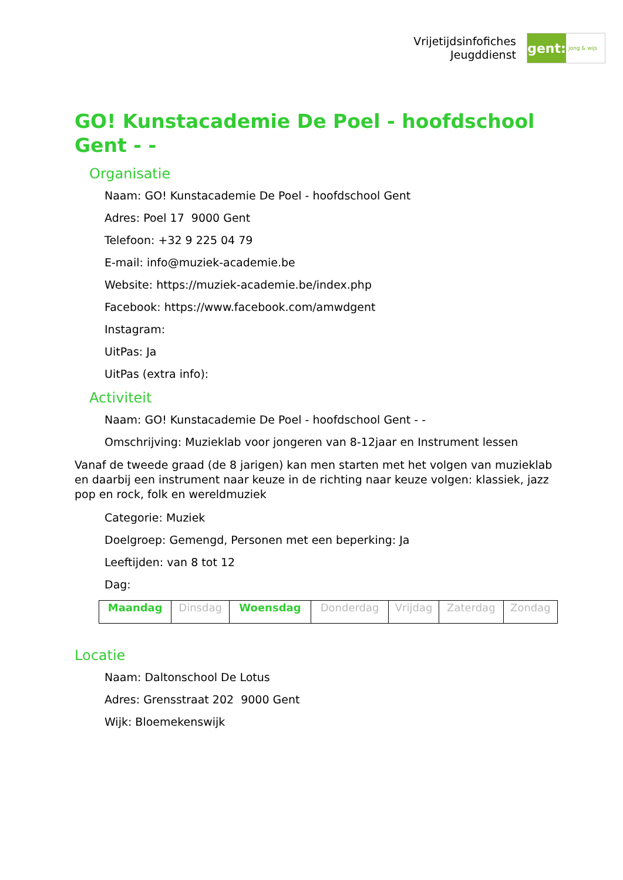Vrijetijdsinfofiches
Jeugddienst
gent:
jong & wijs
GO! Kunstacademie De Poel - hoofdschool Gent - -
Organisatie
Naam: GO! Kunstacademie De Poel - hoofdschool Gent
Adres: Poel 17 9000 Gent
Telefoon: +32 9 225 04 79
E-mail: info@muziek-academie.be
Website: https://muziek-academie.be/index.php
Facebook: https://www.facebook.com/amwdgent
Instagram:
UitPas: Ja
UitPas (extra info):
Activiteit
Naam: GO! Kunstacademie De Poel - hoofdschool Gent - -
Omschrijving: Muzieklab voor jongeren van 8-12jaar en Instrument lessen
Vanaf de tweede graad (de 8 jarigen) kan men starten met het volgen van muzieklab en daarbij een instrument naar keuze in de richting naar keuze volgen: klassiek, jazz pop en rock, folk en wereldmuziek
Categorie: Muziek
Doelgroep: Gemengd, Personen met een beperking: Ja
Leeftijden: van 8 tot 12
Dag:
| Maandag | Dinsdag | Woensdag | Donderdag | Vrijdag | Zaterdag | Zondag |
Locatie
Naam: Daltonschool De Lotus
Adres: Grensstraat 202 9000 Gent
Wijk: Bloemekenswijk